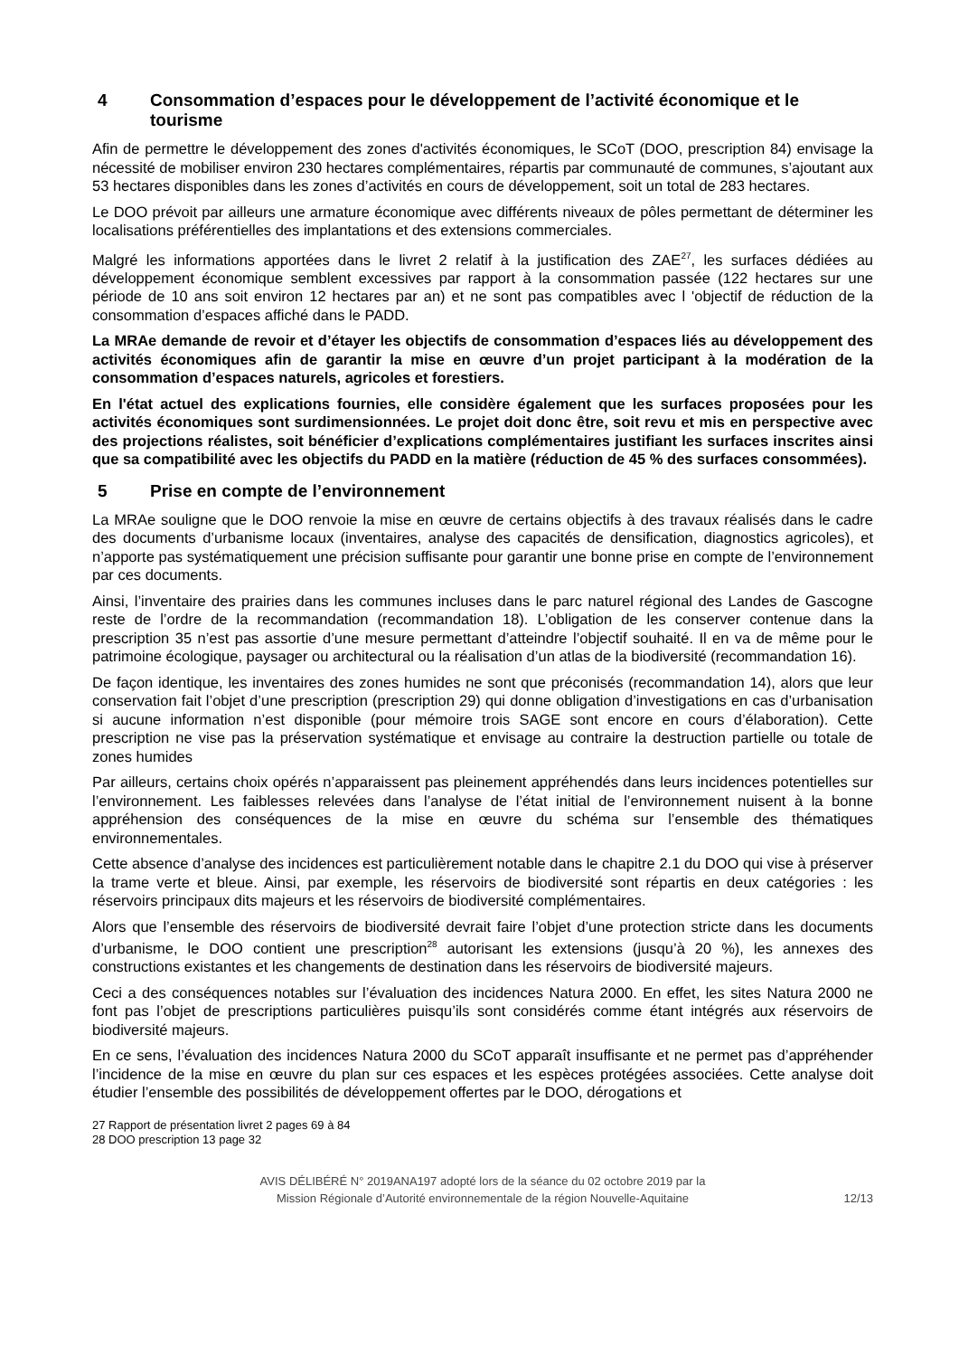4 Consommation d’espaces pour le développement de l’activité économique et le tourisme
Afin de permettre le développement des zones d'activités économiques, le SCoT (DOO, prescription 84) envisage la nécessité de mobiliser environ 230 hectares complémentaires, répartis par communauté de communes, s’ajoutant aux 53 hectares disponibles dans les zones d’activités en cours de développement, soit un total de 283 hectares.
Le DOO prévoit par ailleurs une armature économique avec différents niveaux de pôles permettant de déterminer les localisations préférentielles des implantations et des extensions commerciales.
Malgré les informations apportées dans le livret 2 relatif à la justification des ZAE<sup>27</sup>, les surfaces dédiées au développement économique semblent excessives par rapport à la consommation passée (122 hectares sur une période de 10 ans soit environ 12 hectares par an) et ne sont pas compatibles avec l 'objectif de réduction de la consommation d’espaces affiché dans le PADD.
La MRAe demande de revoir et d’étayer les objectifs de consommation d’espaces liés au développement des activités économiques afin de garantir la mise en œuvre d’un projet participant à la modération de la consommation d’espaces naturels, agricoles et forestiers.
En l'état actuel des explications fournies, elle considère également que les surfaces proposées pour les activités économiques sont surdimensionnées. Le projet doit donc être, soit revu et mis en perspective avec des projections réalistes, soit bénéficier d’explications complémentaires justifiant les surfaces inscrites ainsi que sa compatibilité avec les objectifs du PADD en la matière (réduction de 45 % des surfaces consommées).
5 Prise en compte de l’environnement
La MRAe souligne que le DOO renvoie la mise en œuvre de certains objectifs à des travaux réalisés dans le cadre des documents d’urbanisme locaux (inventaires, analyse des capacités de densification, diagnostics agricoles), et n’apporte pas systématiquement une précision suffisante pour garantir une bonne prise en compte de l’environnement par ces documents.
Ainsi, l’inventaire des prairies dans les communes incluses dans le parc naturel régional des Landes de Gascogne reste de l’ordre de la recommandation (recommandation 18). L’obligation de les conserver contenue dans la prescription 35 n’est pas assortie d’une mesure permettant d’atteindre l’objectif souhaité. Il en va de même pour le patrimoine écologique, paysager ou architectural ou la réalisation d’un atlas de la biodiversité (recommandation 16).
De façon identique, les inventaires des zones humides ne sont que préconisés (recommandation 14), alors que leur conservation fait l’objet d’une prescription (prescription 29) qui donne obligation d’investigations en cas d’urbanisation si aucune information n’est disponible (pour mémoire trois SAGE sont encore en cours d’élaboration). Cette prescription ne vise pas la préservation systématique et envisage au contraire la destruction partielle ou totale de zones humides
Par ailleurs, certains choix opérés n’apparaissent pas pleinement appréhendés dans leurs incidences potentielles sur l’environnement. Les faiblesses relevées dans l’analyse de l’état initial de l’environnement nuisent à la bonne appréhension des conséquences de la mise en œuvre du schéma sur l’ensemble des thématiques environnementales.
Cette absence d’analyse des incidences est particulièrement notable dans le chapitre 2.1 du DOO qui vise à préserver la trame verte et bleue. Ainsi, par exemple, les réservoirs de biodiversité sont répartis en deux catégories : les réservoirs principaux dits majeurs et les réservoirs de biodiversité complémentaires.
Alors que l’ensemble des réservoirs de biodiversité devrait faire l’objet d’une protection stricte dans les documents d’urbanisme, le DOO contient une prescription<sup>28</sup> autorisant les extensions (jusqu’à 20 %), les annexes des constructions existantes et les changements de destination dans les réservoirs de biodiversité majeurs.
Ceci a des conséquences notables sur l’évaluation des incidences Natura 2000. En effet, les sites Natura 2000 ne font pas l’objet de prescriptions particulières puisqu’ils sont considérés comme étant intégrés aux réservoirs de biodiversité majeurs.
En ce sens, l’évaluation des incidences Natura 2000 du SCoT apparaît insuffisante et ne permet pas d’appréhender l’incidence de la mise en œuvre du plan sur ces espaces et les espèces protégées associées. Cette analyse doit étudier l’ensemble des possibilités de développement offertes par le DOO, dérogations et
27 Rapport de présentation livret 2 pages 69 à 84
28 DOO prescription 13 page 32
AVIS DÉLIBÉRÉ N° 2019ANA197 adopté lors de la séance du 02 octobre 2019 par la
Mission Régionale d’Autorité environnementale de la région Nouvelle-Aquitaine
12/13